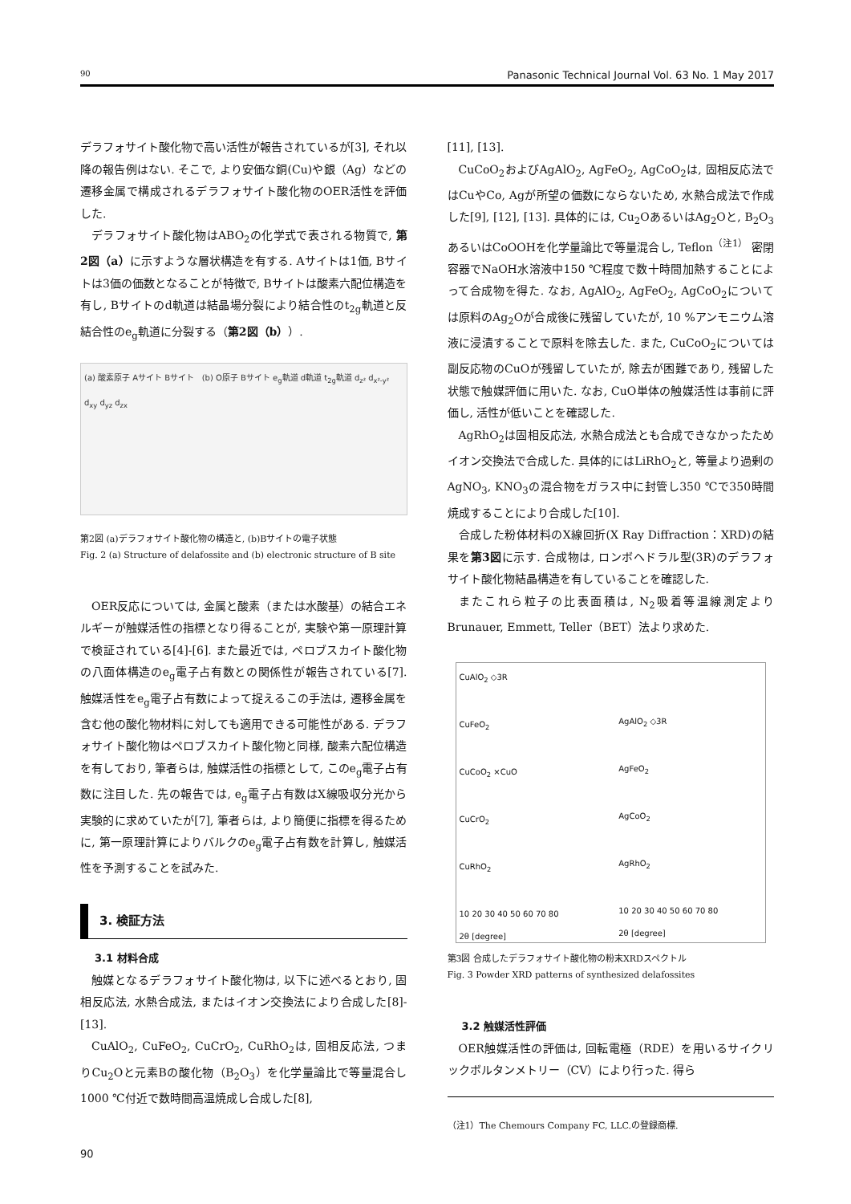90 Panasonic Technical Journal Vol. 63 No. 1 May 2017
デラフォサイト酸化物で高い活性が報告されているが[3], それ以降の報告例はない. そこで, より安価な銅(Cu)や銀（Ag）などの遷移金属で構成されるデラフォサイト酸化物のOER活性を評価した.
デラフォサイト酸化物はABO<sub>2</sub>の化学式で表される物質で, 第2図（a）に示すような層状構造を有する. Aサイトは1価, Bサイトは3価の価数となることが特徴で, Bサイトは酸素六配位構造を有し, Bサイトのd軌道は結晶場分裂により結合性のt<sub>2g</sub>軌道と反結合性のe<sub>g</sub>軌道に分裂する（第2図（b））.
(a) 酸素原子 Aサイト Bサイト (b) O原子 Bサイト e<sub>g</sub>軌道 d軌道 t<sub>2g</sub>軌道 d<sub>z²</sub> d<sub>x²-y²</sub> d<sub>xy</sub> d<sub>yz</sub> d<sub>zx</sub>
第2図 (a)デラフォサイト酸化物の構造と, (b)Bサイトの電子状態
Fig. 2 (a) Structure of delafossite and (b) electronic structure of B site
OER反応については, 金属と酸素（または水酸基）の結合エネルギーが触媒活性の指標となり得ることが, 実験や第一原理計算で検証されている[4]-[6]. また最近では, ペロブスカイト酸化物の八面体構造のe<sub>g</sub>電子占有数との関係性が報告されている[7]. 触媒活性をe<sub>g</sub>電子占有数によって捉えるこの手法は, 遷移金属を含む他の酸化物材料に対しても適用できる可能性がある. デラフォサイト酸化物はペロブスカイト酸化物と同様, 酸素六配位構造を有しており, 筆者らは, 触媒活性の指標として, このe<sub>g</sub>電子占有数に注目した. 先の報告では, e<sub>g</sub>電子占有数はX線吸収分光から実験的に求めていたが[7], 筆者らは, より簡便に指標を得るために, 第一原理計算によりバルクのe<sub>g</sub>電子占有数を計算し, 触媒活性を予測することを試みた.
3. 検証方法
3.1 材料合成
触媒となるデラフォサイト酸化物は, 以下に述べるとおり, 固相反応法, 水熱合成法, またはイオン交換法により合成した[8]-[13].
CuAlO<sub>2</sub>, CuFeO<sub>2</sub>, CuCrO<sub>2</sub>, CuRhO<sub>2</sub>は, 固相反応法, つまりCu<sub>2</sub>Oと元素Bの酸化物（B<sub>2</sub>O<sub>3</sub>）を化学量論比で等量混合し1000 ℃付近で数時間高温焼成し合成した[8],
[11], [13].
CuCoO<sub>2</sub>およびAgAlO<sub>2</sub>, AgFeO<sub>2</sub>, AgCoO<sub>2</sub>は, 固相反応法ではCuやCo, Agが所望の価数にならないため, 水熱合成法で作成した[9], [12], [13]. 具体的には, Cu<sub>2</sub>OあるいはAg<sub>2</sub>Oと, B<sub>2</sub>O<sub>3</sub>あるいはCoOOHを化学量論比で等量混合し, Teflon<sup>（注1）</sup> 密閉容器でNaOH水溶液中150 ℃程度で数十時間加熱することによって合成物を得た. なお, AgAlO<sub>2</sub>, AgFeO<sub>2</sub>, AgCoO<sub>2</sub>については原料のAg<sub>2</sub>Oが合成後に残留していたが, 10 %アンモニウム溶液に浸漬することで原料を除去した. また, CuCoO<sub>2</sub>については副反応物のCuOが残留していたが, 除去が困難であり, 残留した状態で触媒評価に用いた. なお, CuO単体の触媒活性は事前に評価し, 活性が低いことを確認した.
AgRhO<sub>2</sub>は固相反応法, 水熱合成法とも合成できなかったためイオン交換法で合成した. 具体的にはLiRhO<sub>2</sub>と, 等量より過剰のAgNO<sub>3</sub>, KNO<sub>3</sub>の混合物をガラス中に封管し350 ℃で350時間焼成することにより合成した[10].
合成した粉体材料のX線回折(X Ray Diffraction：XRD)の結果を第3図に示す. 合成物は, ロンボヘドラル型(3R)のデラフォサイト酸化物結晶構造を有していることを確認した.
またこれら粒子の比表面積は, N<sub>2</sub>吸着等温線測定よりBrunauer, Emmett, Teller（BET）法より求めた.
CuAlO<sub>2</sub> ◇3R
CuFeO<sub>2</sub>
CuCoO<sub>2</sub> ×CuO
CuCrO<sub>2</sub>
CuRhO<sub>2</sub>
10 20 30 40 50 60 70 80
2θ [degree]
AgAlO<sub>2</sub> ◇3R
AgFeO<sub>2</sub>
AgCoO<sub>2</sub>
AgRhO<sub>2</sub>
10 20 30 40 50 60 70 80
2θ [degree]
第3図 合成したデラフォサイト酸化物の粉末XRDスペクトル
Fig. 3 Powder XRD patterns of synthesized delafossites
3.2 触媒活性評価
OER触媒活性の評価は, 回転電極（RDE）を用いるサイクリックボルタンメトリー（CV）により行った. 得ら
（注1）The Chemours Company FC, LLC.の登録商標.
90